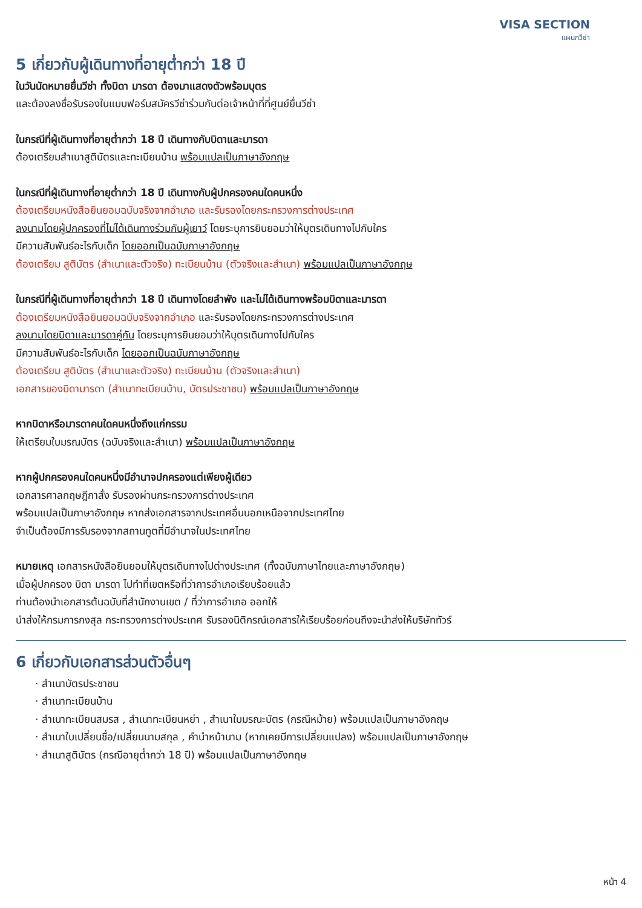VISA SECTION
แผนกวีซ่า
5 เกี่ยวกับผู้เดินทางที่อายุต่ำกว่า 18 ปี
ในวันนัดหมายยื่นวีซ่า ทั้งบิดา มารดา ต้องมาแสดงตัวพร้อมบุตร
และต้องลงชื่อรับรองในแบบฟอร์มสมัครวีซ่าร่วมกันต่อเจ้าหน้าที่ที่ศูนย์ยื่นวีซ่า
ในกรณีที่ผู้เดินทางที่อายุต่ำกว่า 18 ปี เดินทางกับบิดาและมารดา
ต้องเตรียมสำเนาสูติบัตรและทะเบียนบ้าน พร้อมแปลเป็นภาษาอังกฤษ
ในกรณีที่ผู้เดินทางที่อายุต่ำกว่า 18 ปี เดินทางกับผู้ปกครองคนใดคนหนึ่ง
ต้องเตรียมหนังสือยินยอมฉบับจริงจากอำเภอ และรับรองโดยกระทรวงการต่างประเทศ
ลงนามโดยผู้ปกครองที่ไม่ได้เดินทางร่วมกับผู้เยาว์ โดยระบุการยินยอมว่าให้บุตรเดินทางไปกับใคร
มีความสัมพันธ์อะไรกับเด็ก โดยออกเป็นฉบับภาษาอังกฤษ
ต้องเตรียม สูติบัตร (สำเนาและตัวจริง) ทะเบียนบ้าน (ตัวจริงและสำเนา) พร้อมแปลเป็นภาษาอังกฤษ
ในกรณีที่ผู้เดินทางที่อายุต่ำกว่า 18 ปี เดินทางโดยลำพัง และไม่ได้เดินทางพร้อมบิดาและมารดา
ต้องเตรียมหนังสือยินยอมฉบับจริงจากอำเภอ และรับรองโดยกระทรวงการต่างประเทศ
ลงนามโดยบิดาและมารดาคู่กัน โดยระบุการยินยอมว่าให้บุตรเดินทางไปกับใคร
มีความสัมพันธ์อะไรกับเด็ก โดยออกเป็นฉบับภาษาอังกฤษ
ต้องเตรียม สูติบัตร (สำเนาและตัวจริง) ทะเบียนบ้าน (ตัวจริงและสำเนา)
เอกสารของบิดามารดา (สำเนาทะเบียนบ้าน, บัตรประชาชน) พร้อมแปลเป็นภาษาอังกฤษ
หากบิดาหรือมารดาคนใดคนหนึ่งถึงแก่กรรม
ให้เตรียมใบมรณบัตร (ฉบับจริงและสำเนา) พร้อมแปลเป็นภาษาอังกฤษ
หากผู้ปกครองคนใดคนหนึ่งมีอำนาจปกครองแต่เพียงผู้เดียว
เอกสารศาลกฤษฎีกาสั่ง รับรองผ่านกระทรวงการต่างประเทศ
พร้อมแปลเป็นภาษาอังกฤษ หากส่งเอกสารจากประเทศอื่นนอกเหนือจากประเทศไทย
จำเป็นต้องมีการรับรองจากสถานทูตที่มีอำนาจในประเทศไทย
หมายเหตุ เอกสารหนังสือยินยอมให้บุตรเดินทางไปต่างประเทศ (ทั้งฉบับภาษาไทยและภาษาอังกฤษ)
เมื่อผู้ปกครอง บิดา มารดา ไปทำที่เขตหรือที่ว่าการอำเภอเรียบร้อยแล้ว
ท่านต้องนำเอกสารต้นฉบับที่สำนักงานเขต / ที่ว่าการอำเภอ ออกให้
นำส่งให้กรมการกงสุล กระทรวงการต่างประเทศ รับรองนิติกรณ์เอกสารให้เรียบร้อยก่อนถึงจะนำส่งให้บริษัททัวร์
6 เกี่ยวกับเอกสารส่วนตัวอื่นๆ
· สำเนาบัตรประชาชน
· สำเนาทะเบียนบ้าน
· สำเนาทะเบียนสมรส , สำเนาทะเบียนหย่า , สำเนาใบมรณะบัตร (กรณีหม้าย) พร้อมแปลเป็นภาษาอังกฤษ
· สำเนาใบเปลี่ยนชื่อ/เปลี่ยนนามสกุล , คำนำหน้านาม (หากเคยมีการเปลี่ยนแปลง) พร้อมแปลเป็นภาษาอังกฤษ
· สำเนาสูติบัตร (กรณีอายุต่ำกว่า 18 ปี) พร้อมแปลเป็นภาษาอังกฤษ
หน้า 4